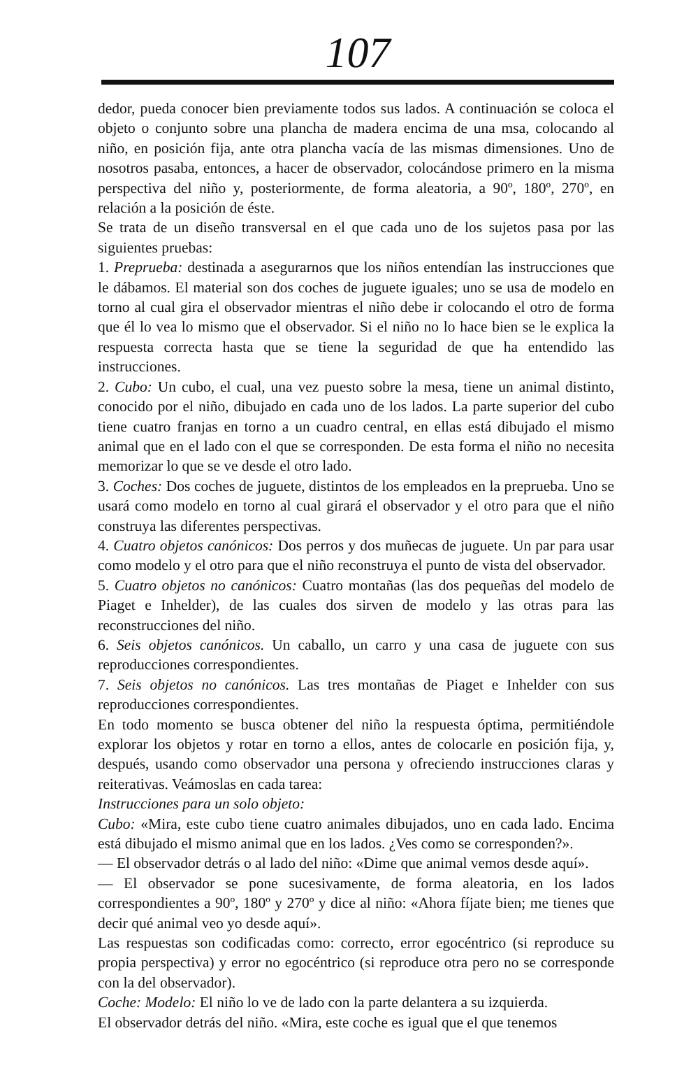107
dedor, pueda conocer bien previamente todos sus lados. A continuación se coloca el objeto o conjunto sobre una plancha de madera encima de una msa, colocando al niño, en posición fija, ante otra plancha vacía de las mismas dimensiones. Uno de nosotros pasaba, entonces, a hacer de observador, colocándose primero en la misma perspectiva del niño y, posteriormente, de forma aleatoria, a 90º, 180º, 270º, en relación a la posición de éste.
Se trata de un diseño transversal en el que cada uno de los sujetos pasa por las siguientes pruebas:
1. Preprueba: destinada a asegurarnos que los niños entendían las instrucciones que le dábamos. El material son dos coches de juguete iguales; uno se usa de modelo en torno al cual gira el observador mientras el niño debe ir colocando el otro de forma que él lo vea lo mismo que el observador. Si el niño no lo hace bien se le explica la respuesta correcta hasta que se tiene la seguridad de que ha entendido las instrucciones.
2. Cubo: Un cubo, el cual, una vez puesto sobre la mesa, tiene un animal distinto, conocido por el niño, dibujado en cada uno de los lados. La parte superior del cubo tiene cuatro franjas en torno a un cuadro central, en ellas está dibujado el mismo animal que en el lado con el que se corresponden. De esta forma el niño no necesita memorizar lo que se ve desde el otro lado.
3. Coches: Dos coches de juguete, distintos de los empleados en la preprueba. Uno se usará como modelo en torno al cual girará el observador y el otro para que el niño construya las diferentes perspectivas.
4. Cuatro objetos canónicos: Dos perros y dos muñecas de juguete. Un par para usar como modelo y el otro para que el niño reconstruya el punto de vista del observador.
5. Cuatro objetos no canónicos: Cuatro montañas (las dos pequeñas del modelo de Piaget e Inhelder), de las cuales dos sirven de modelo y las otras para las reconstrucciones del niño.
6. Seis objetos canónicos. Un caballo, un carro y una casa de juguete con sus reproducciones correspondientes.
7. Seis objetos no canónicos. Las tres montañas de Piaget e Inhelder con sus reproducciones correspondientes.
En todo momento se busca obtener del niño la respuesta óptima, permitiéndole explorar los objetos y rotar en torno a ellos, antes de colocarle en posición fija, y, después, usando como observador una persona y ofreciendo instrucciones claras y reiterativas. Veámoslas en cada tarea:
Instrucciones para un solo objeto:
Cubo: «Mira, este cubo tiene cuatro animales dibujados, uno en cada lado. Encima está dibujado el mismo animal que en los lados. ¿Ves como se corresponden?».
— El observador detrás o al lado del niño: «Dime que animal vemos desde aquí».
— El observador se pone sucesivamente, de forma aleatoria, en los lados correspondientes a 90º, 180º y 270º y dice al niño: «Ahora fíjate bien; me tienes que decir qué animal veo yo desde aquí».
Las respuestas son codificadas como: correcto, error egocéntrico (si reproduce su propia perspectiva) y error no egocéntrico (si reproduce otra pero no se corresponde con la del observador).
Coche: Modelo: El niño lo ve de lado con la parte delantera a su izquierda.
El observador detrás del niño. «Mira, este coche es igual que el que tenemos